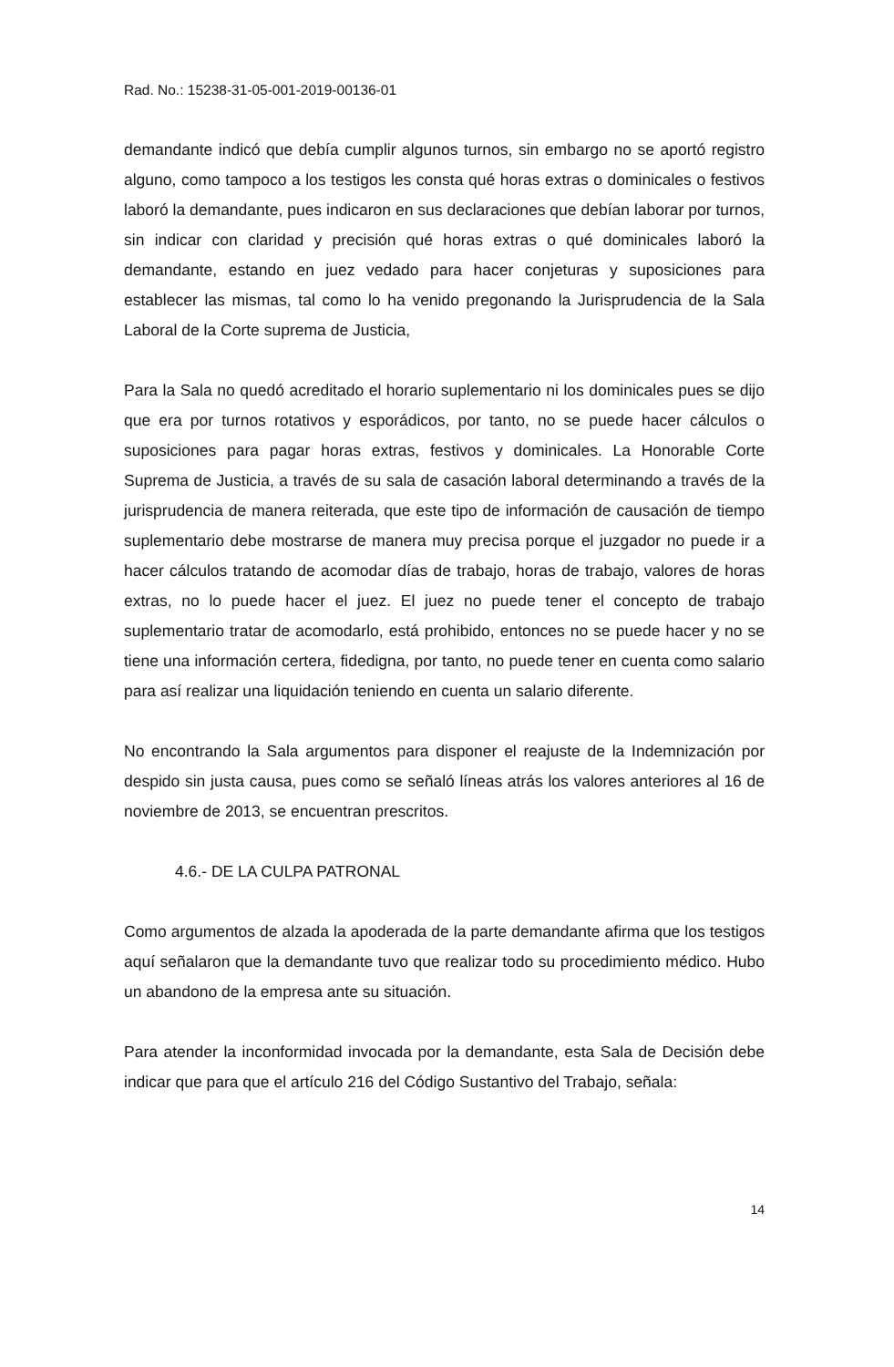Rad. No.: 15238-31-05-001-2019-00136-01
demandante indicó que debía cumplir algunos turnos, sin embargo no se aportó registro alguno, como tampoco a los testigos les consta qué horas extras o dominicales o festivos laboró la demandante, pues indicaron en sus declaraciones que debían laborar por turnos, sin indicar con claridad y precisión qué horas extras o qué dominicales laboró la demandante, estando en juez vedado para hacer conjeturas y suposiciones para establecer las mismas, tal como lo ha venido pregonando la Jurisprudencia de la Sala Laboral de la Corte suprema de Justicia,
Para la Sala no quedó acreditado el horario suplementario ni los dominicales pues se dijo que era por turnos rotativos y esporádicos, por tanto, no se puede hacer cálculos o suposiciones para pagar horas extras, festivos y dominicales. La Honorable Corte Suprema de Justicia, a través de su sala de casación laboral determinando a través de la jurisprudencia de manera reiterada, que este tipo de información de causación de tiempo suplementario debe mostrarse de manera muy precisa porque el juzgador no puede ir a hacer cálculos tratando de acomodar días de trabajo, horas de trabajo, valores de horas extras, no lo puede hacer el juez. El juez no puede tener el concepto de trabajo suplementario tratar de acomodarlo, está prohibido, entonces no se puede hacer y no se tiene una información certera, fidedigna, por tanto, no puede tener en cuenta como salario para así realizar una liquidación teniendo en cuenta un salario diferente.
No encontrando la Sala argumentos para disponer el reajuste de la Indemnización por despido sin justa causa, pues como se señaló líneas atrás los valores anteriores al 16 de noviembre de 2013, se encuentran prescritos.
4.6.- DE LA CULPA PATRONAL
Como argumentos de alzada la apoderada de la parte demandante afirma que los testigos aquí señalaron que la demandante tuvo que realizar todo su procedimiento médico. Hubo un abandono de la empresa ante su situación.
Para atender la inconformidad invocada por la demandante, esta Sala de Decisión debe indicar que para que el artículo 216 del Código Sustantivo del Trabajo, señala:
14